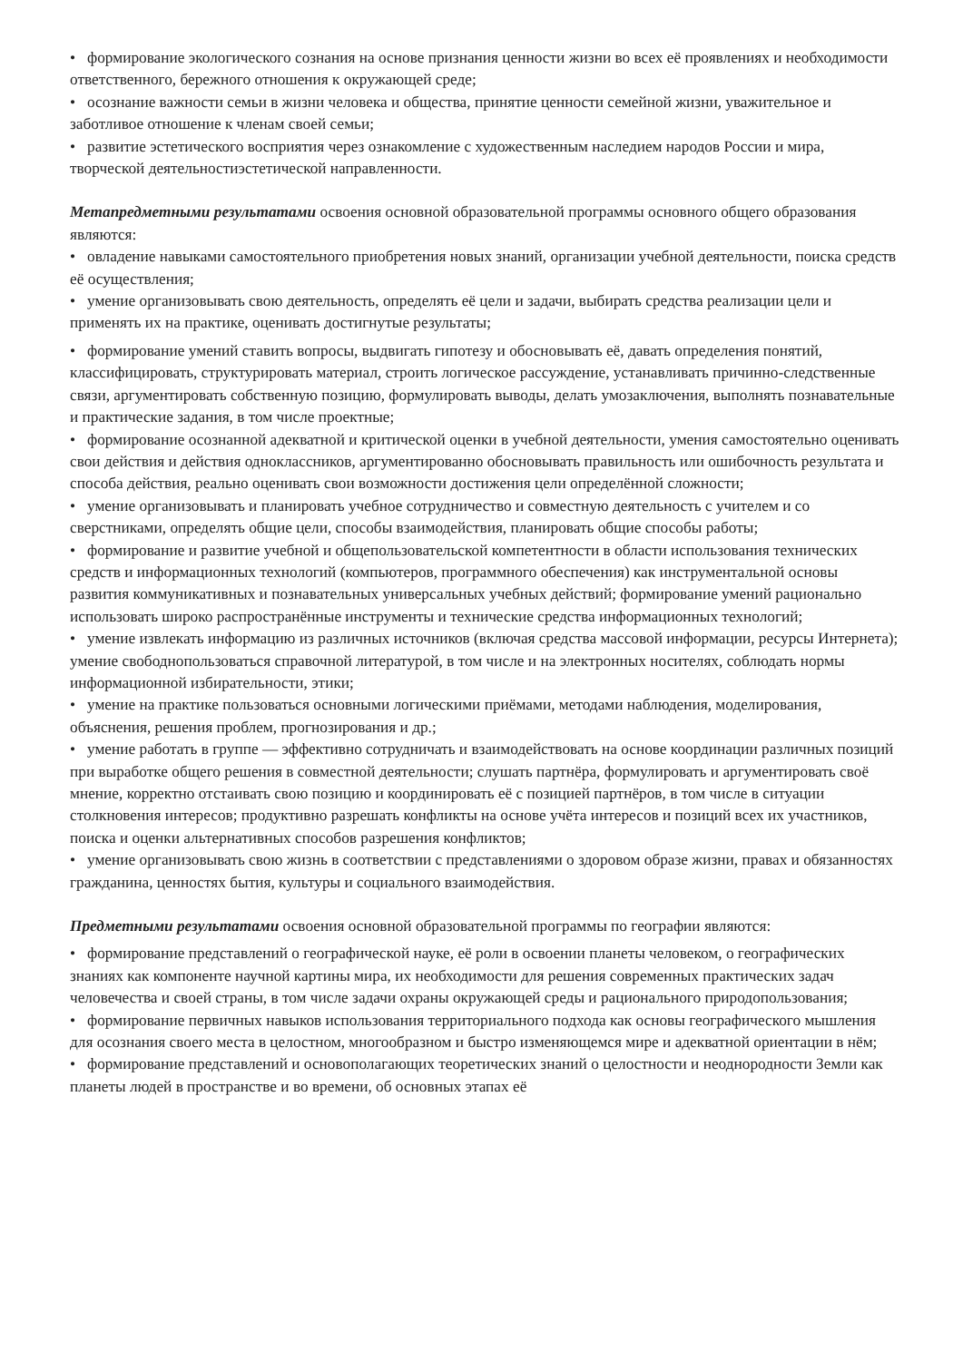• формирование экологического сознания на основе признания ценности жизни во всех её проявлениях и необходимости ответственного, бережного отношения к окружающей среде;
• осознание важности семьи в жизни человека и общества, принятие ценности семейной жизни, уважительное и заботливое отношение к членам своей семьи;
• развитие эстетического восприятия через ознакомление с художественным наследием народов России и мира, творческой деятельностиэстетической направленности.
Метапредметными результатами освоения основной образовательной программы основного общего образования являются:
• овладение навыками самостоятельного приобретения новых знаний, организации учебной деятельности, поиска средств её осуществления;
• умение организовывать свою деятельность, определять её цели и задачи, выбирать средства реализации цели и применять их на практике, оценивать достигнутые результаты;
• формирование умений ставить вопросы, выдвигать гипотезу и обосновывать её, давать определения понятий, классифицировать, структурировать материал, строить логическое рассуждение, устанавливать причинно-следственные связи, аргументировать собственную позицию, формулировать выводы, делать умозаключения, выполнять познавательные и практические задания, в том числе проектные;
• формирование осознанной адекватной и критической оценки в учебной деятельности, умения самостоятельно оценивать свои действия и действия одноклассников, аргументированно обосновывать правильность или ошибочность результата и способа действия, реально оценивать свои возможности достижения цели определённой сложности;
• умение организовывать и планировать учебное сотрудничество и совместную деятельность с учителем и со сверстниками, определять общие цели, способы взаимодействия, планировать общие способы работы;
• формирование и развитие учебной и общепользовательской компетентности в области использования технических средств и информационных технологий (компьютеров, программного обеспечения) как инструментальной основы развития коммуникативных и познавательных универсальных учебных действий; формирование умений рационально использовать широко распространённые инструменты и технические средства информационных технологий;
• умение извлекать информацию из различных источников (включая средства массовой информации, ресурсы Интернета); умение свободнопользоваться справочной литературой, в том числе и на электронных носителях, соблюдать нормы информационной избирательности, этики;
• умение на практике пользоваться основными логическими приёмами, методами наблюдения, моделирования, объяснения, решения проблем, прогнозирования и др.;
• умение работать в группе — эффективно сотрудничать и взаимодействовать на основе координации различных позиций при выработке общего решения в совместной деятельности; слушать партнёра, формулировать и аргументировать своё мнение, корректно отстаивать свою позицию и координировать её с позицией партнёров, в том числе в ситуации столкновения интересов; продуктивно разрешать конфликты на основе учёта интересов и позиций всех их участников, поиска и оценки альтернативных способов разрешения конфликтов;
• умение организовывать свою жизнь в соответствии с представлениями о здоровом образе жизни, правах и обязанностях гражданина, ценностях бытия, культуры и социального взаимодействия.
Предметными результатами освоения основной образовательной программы по географии являются:
• формирование представлений о географической науке, её роли в освоении планеты человеком, о географических знаниях как компоненте научной картины мира, их необходимости для решения современных практических задач человечества и своей страны, в том числе задачи охраны окружающей среды и рационального природопользования;
• формирование первичных навыков использования территориального подхода как основы географического мышления для осознания своего места в целостном, многообразном и быстро изменяющемся мире и адекватной ориентации в нём;
• формирование представлений и основополагающих теоретических знаний о целостности и неоднородности Земли как планеты людей в пространстве и во времени, об основных этапах её